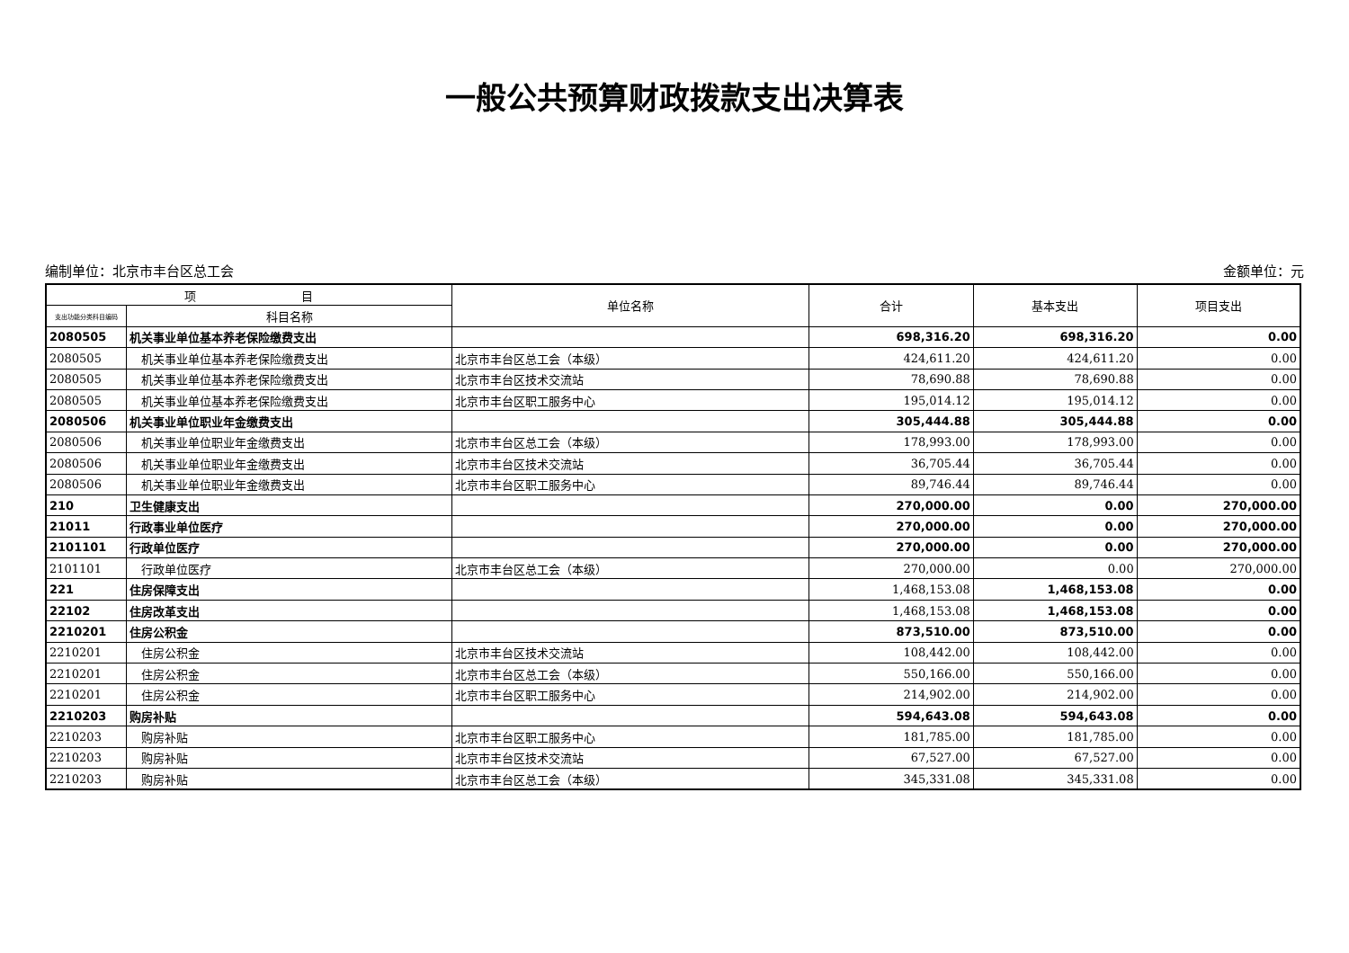一般公共预算财政拨款支出决算表
编制单位：北京市丰台区总工会 金额单位：元
| 项 目 | | 单位名称 | 合计 | 基本支出 | 项目支出 |
| --- | --- | --- | --- | --- | --- |
| 支出功能分类科目编码 | 科目名称 | | | | |
| 2080505 | 机关事业单位基本养老保险缴费支出 | | 698,316.20 | 698,316.20 | 0.00 |
| 2080505 | 机关事业单位基本养老保险缴费支出 | 北京市丰台区总工会（本级） | 424,611.20 | 424,611.20 | 0.00 |
| 2080505 | 机关事业单位基本养老保险缴费支出 | 北京市丰台区技术交流站 | 78,690.88 | 78,690.88 | 0.00 |
| 2080505 | 机关事业单位基本养老保险缴费支出 | 北京市丰台区职工服务中心 | 195,014.12 | 195,014.12 | 0.00 |
| 2080506 | 机关事业单位职业年金缴费支出 | | 305,444.88 | 305,444.88 | 0.00 |
| 2080506 | 机关事业单位职业年金缴费支出 | 北京市丰台区总工会（本级） | 178,993.00 | 178,993.00 | 0.00 |
| 2080506 | 机关事业单位职业年金缴费支出 | 北京市丰台区技术交流站 | 36,705.44 | 36,705.44 | 0.00 |
| 2080506 | 机关事业单位职业年金缴费支出 | 北京市丰台区职工服务中心 | 89,746.44 | 89,746.44 | 0.00 |
| 210 | 卫生健康支出 | | 270,000.00 | 0.00 | 270,000.00 |
| 21011 | 行政事业单位医疗 | | 270,000.00 | 0.00 | 270,000.00 |
| 2101101 | 行政单位医疗 | | 270,000.00 | 0.00 | 270,000.00 |
| 2101101 | 行政单位医疗 | 北京市丰台区总工会（本级） | 270,000.00 | 0.00 | 270,000.00 |
| 221 | 住房保障支出 | | 1,468,153.08 | 1,468,153.08 | 0.00 |
| 22102 | 住房改革支出 | | 1,468,153.08 | 1,468,153.08 | 0.00 |
| 2210201 | 住房公积金 | | 873,510.00 | 873,510.00 | 0.00 |
| 2210201 | 住房公积金 | 北京市丰台区技术交流站 | 108,442.00 | 108,442.00 | 0.00 |
| 2210201 | 住房公积金 | 北京市丰台区总工会（本级） | 550,166.00 | 550,166.00 | 0.00 |
| 2210201 | 住房公积金 | 北京市丰台区职工服务中心 | 214,902.00 | 214,902.00 | 0.00 |
| 2210203 | 购房补贴 | | 594,643.08 | 594,643.08 | 0.00 |
| 2210203 | 购房补贴 | 北京市丰台区职工服务中心 | 181,785.00 | 181,785.00 | 0.00 |
| 2210203 | 购房补贴 | 北京市丰台区技术交流站 | 67,527.00 | 67,527.00 | 0.00 |
| 2210203 | 购房补贴 | 北京市丰台区总工会（本级） | 345,331.08 | 345,331.08 | 0.00 |